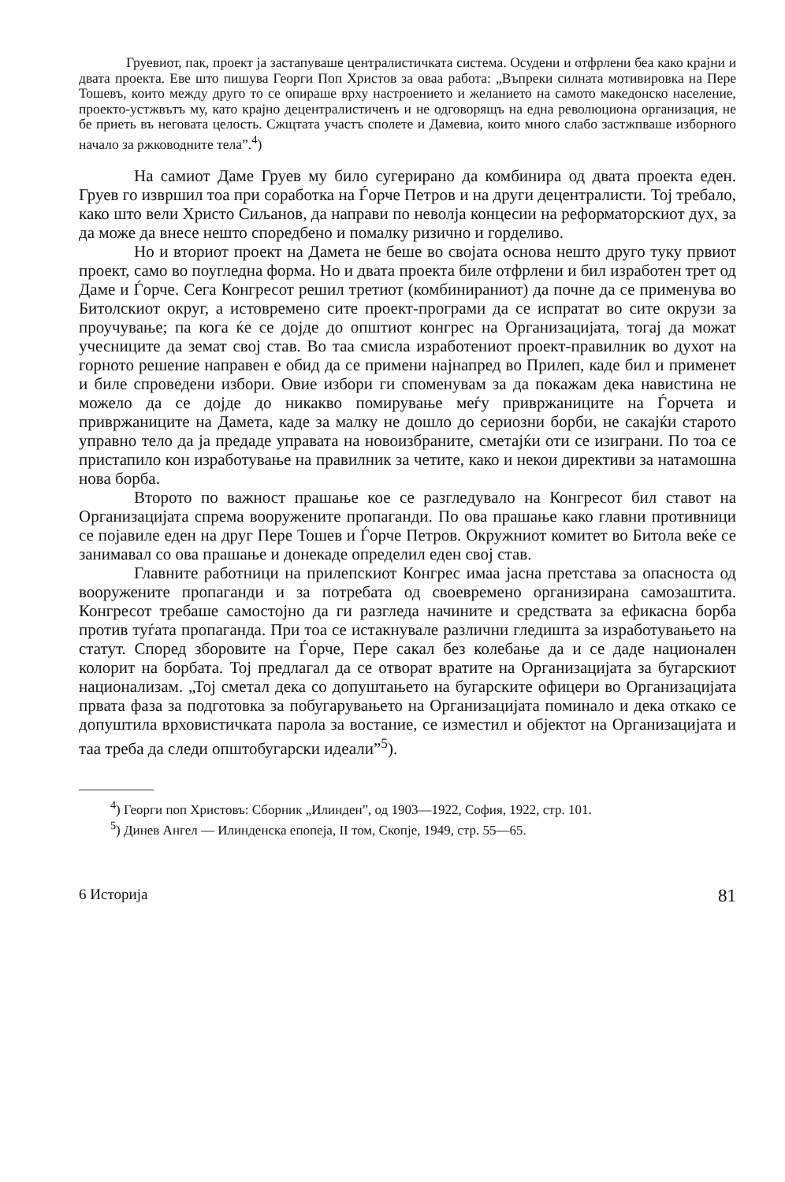Груевиот, пак, проект ја застапуваше централистичката система. Осудени и отфрлени беа како крајни и двата проекта. Еве што пишува Георги Поп Христов за оваа работа: „Въпреки силната мотивировка на Пере Тошевъ, които между друго то се опираше врху настроението и желанието на самото македонско население, проекто-устжвътъ му, като крајно децентралистиченъ и не одговорящъ на една революциона организация, не бе приеть въ неговата целость. Сжщтата участъ сполете и Дамевиа, които много слабо застжпваше изборного начало за ржководните тела”.<sup>4</sup>)
На самиот Даме Груев му било сугерирано да комбинира од двата проекта еден. Груев го извршил тоа при соработка на Ѓорче Петров и на други децентралисти. Тој требало, како што вели Христо Сиљанов, да направи по неволја концесии на реформаторскиот дух, за да може да внесе нешто споредбено и помалку ризично и горделиво.
Но и вториот проект на Дамета не беше во својата основа нешто друго туку првиот проект, само во поугледна форма. Но и двата проекта биле отфрлени и бил изработен трет од Даме и Ѓорче. Сега Конгресот решил третиот (комбинираниот) да почне да се применува во Битолскиот округ, а истовремено сите проект-програми да се испратат во сите окрузи за проучување; па кога ќе се дојде до општиот конгрес на Организацијата, тогај да можат учесниците да земат свој став. Во таа смисла изработениот проект-правилник во духот на горното решение направен е обид да се примени најнапред во Прилеп, каде бил и применет и биле спроведени избори. Овие избори ги споменувам за да покажам дека навистина не можело да се дојде до никакво помирување меѓу привржаниците на Ѓорчета и привржаниците на Дамета, каде за малку не дошло до сериозни борби, не сакајќи старото управно тело да ја предаде управата на новоизбраните, сметајќи оти се изиграни. По тоа се пристапило кон изработување на правилник за четите, како и некои директиви за натамошна нова борба.
Второто по важност прашање кое се разгледувало на Конгресот бил ставот на Организацијата спрема вооружените пропаганди. По ова прашање како главни противници се појавиле еден на друг Пере Тошев и Ѓорче Петров. Окружниот комитет во Битола веќе се занимавал со ова прашање и донекаде определил еден свој став.
Главните работници на прилепскиот Конгрес имаа јасна претстава за опасноста од вооружените пропаганди и за потребата од своевремено организирана самозаштита. Конгресот требаше самостојно да ги разгледа начините и средствата за ефикасна борба против туѓата пропаганда. При тоа се истакнувале различни гледишта за изработувањето на статут. Според зборовите на Ѓорче, Пере сакал без колебање да и се даде национален колорит на борбата. Тој предлагал да се отворат вратите на Организацијата за бугарскиот национализам. „Тој сметал дека со допуштањето на бугарските офицери во Организацијата првата фаза за подготовка за побугарувањето на Организацијата поминало и дека откако се допуштила врховистичката парола за востание, се изместил и објектот на Организацијата и таа треба да следи општобугарски идеали”<sup>5</sup>).
<sup>4</sup>) Георги поп Христовъ: Сборник „Илинден”, од 1903—1922, София, 1922, стр. 101.
<sup>5</sup>) Динев Ангел — Илинденска епопеја, II том, Скопје, 1949, стр. 55—65.
6 Историја 81